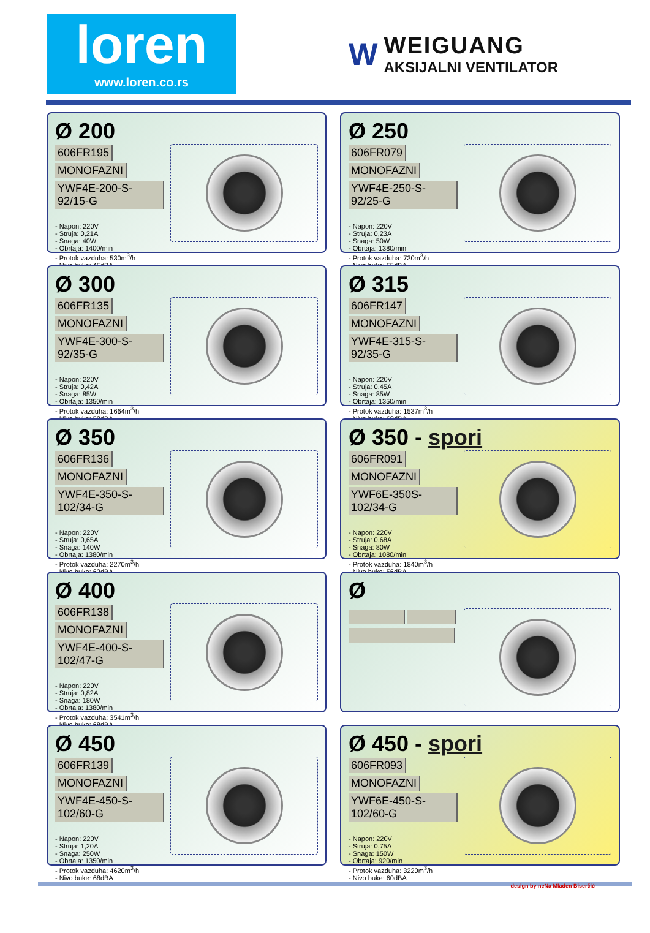loren
www.loren.co.rs
W
WEIGUANG
AKSIJALNI VENTILATOR
Ø 200
606FR195 MONOFAZNI
YWF4E-200-S-92/15-G
- Napon: 220V
- Struja: 0,21A
- Snaga: 40W
- Obrtaja: 1400/min
- Protok vazduha: 530m<sup>3</sup>/h
- Nivo buke: 45dBA
Ø 250
606FR079 MONOFAZNI
YWF4E-250-S-92/25-G
- Napon: 220V
- Struja: 0,23A
- Snaga: 50W
- Obrtaja: 1380/min
- Protok vazduha: 730m<sup>3</sup>/h
- Nivo buke: 55dBA
Ø 300
606FR135 MONOFAZNI
YWF4E-300-S-92/35-G
- Napon: 220V
- Struja: 0,42A
- Snaga: 85W
- Obrtaja: 1350/min
- Protok vazduha: 1664m<sup>3</sup>/h
- Nivo buke: 58dBA
Ø 315
606FR147 MONOFAZNI
YWF4E-315-S-92/35-G
- Napon: 220V
- Struja: 0,45A
- Snaga: 85W
- Obrtaja: 1350/min
- Protok vazduha: 1537m<sup>3</sup>/h
- Nivo buke: 60dBA
Ø 350
606FR136 MONOFAZNI
YWF4E-350-S-102/34-G
- Napon: 220V
- Struja: 0,65A
- Snaga: 140W
- Obrtaja: 1380/min
- Protok vazduha: 2270m<sup>3</sup>/h
- Nivo buke: 62dBA
Ø 350 - spori
606FR091 MONOFAZNI
YWF6E-350S-102/34-G
- Napon: 220V
- Struja: 0,68A
- Snaga: 80W
- Obrtaja: 1080/min
- Protok vazduha: 1840m<sup>3</sup>/h
- Nivo buke: 56dBA
Ø 400
606FR138 MONOFAZNI
YWF4E-400-S-102/47-G
- Napon: 220V
- Struja: 0,82A
- Snaga: 180W
- Obrtaja: 1380/min
- Protok vazduha: 3541m<sup>3</sup>/h
- Nivo buke: 68dBA
Ø
Ø 450
606FR139 MONOFAZNI
YWF4E-450-S-102/60-G
- Napon: 220V
- Struja: 1,20A
- Snaga: 250W
- Obrtaja: 1350/min
- Protok vazduha: 4620m<sup>3</sup>/h
- Nivo buke: 68dBA
Ø 450 - spori
606FR093 MONOFAZNI
YWF6E-450-S-102/60-G
- Napon: 220V
- Struja: 0,75A
- Snaga: 150W
- Obrtaja: 920/min
- Protok vazduha: 3220m<sup>3</sup>/h
- Nivo buke: 60dBA
design by neNa Mladen Biserčić